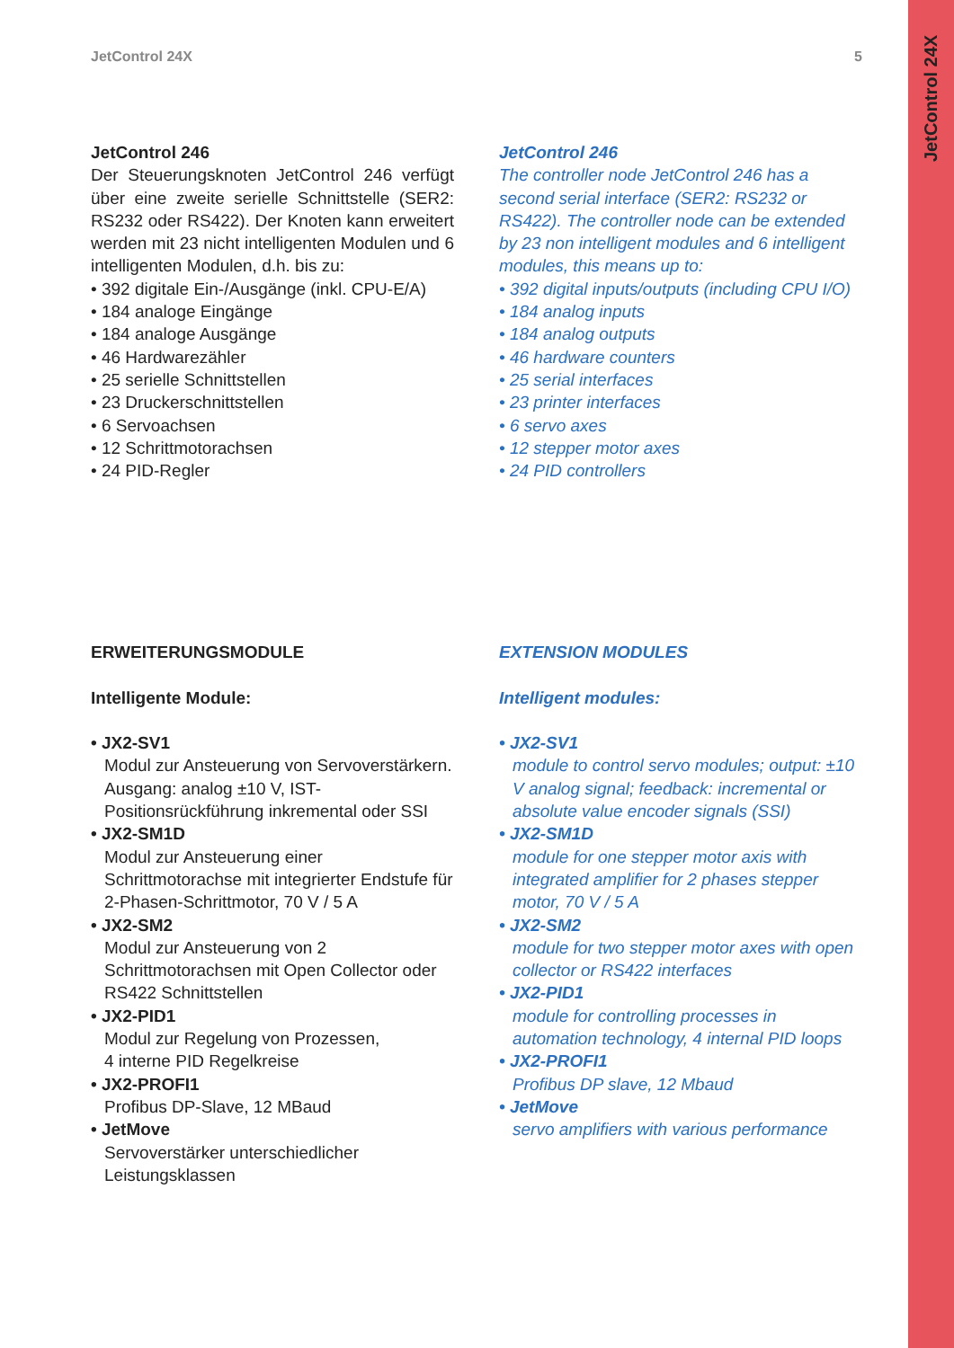JetControl 24X
JetControl 24X 5
JetControl 246
Der Steuerungsknoten JetControl 246 verfügt über eine zweite serielle Schnittstelle (SER2: RS232 oder RS422). Der Knoten kann erweitert werden mit 23 nicht intelligenten Modulen und 6 intelligenten Modulen, d.h. bis zu:
• 392 digitale Ein-/Ausgänge (inkl. CPU-E/A)
• 184 analoge Eingänge
• 184 analoge Ausgänge
• 46 Hardwarezähler
• 25 serielle Schnittstellen
• 23 Druckerschnittstellen
• 6 Servoachsen
• 12 Schrittmotorachsen
• 24 PID-Regler
JetControl 246
The controller node JetControl 246 has a second serial interface (SER2: RS232 or RS422). The controller node can be extended by 23 non intelligent modules and 6 intelligent modules, this means up to:
• 392 digital inputs/outputs (including CPU I/O)
• 184 analog inputs
• 184 analog outputs
• 46 hardware counters
• 25 serial interfaces
• 23 printer interfaces
• 6 servo axes
• 12 stepper motor axes
• 24 PID controllers
ERWEITERUNGSMODULE
Intelligente Module:
• JX2-SV1
Modul zur Ansteuerung von Servoverstärkern. Ausgang: analog ±10 V, IST-Positionsrückführung inkremental oder SSI
• JX2-SM1D
Modul zur Ansteuerung einer Schrittmotorachse mit integrierter Endstufe für 2-Phasen-Schrittmotor, 70 V / 5 A
• JX2-SM2
Modul zur Ansteuerung von 2 Schrittmotorachsen mit Open Collector oder RS422 Schnittstellen
• JX2-PID1
Modul zur Regelung von Prozessen,
4 interne PID Regelkreise
• JX2-PROFI1
Profibus DP-Slave, 12 MBaud
• JetMove
Servoverstärker unterschiedlicher Leistungsklassen
EXTENSION MODULES
Intelligent modules:
• JX2-SV1
module to control servo modules; output: ±10 V analog signal; feedback: incremental or absolute value encoder signals (SSI)
• JX2-SM1D
module for one stepper motor axis with integrated amplifier for 2 phases stepper motor, 70 V / 5 A
• JX2-SM2
module for two stepper motor axes with open collector or RS422 interfaces
• JX2-PID1
module for controlling processes in automation technology, 4 internal PID loops
• JX2-PROFI1
Profibus DP slave, 12 Mbaud
• JetMove
servo amplifiers with various performance